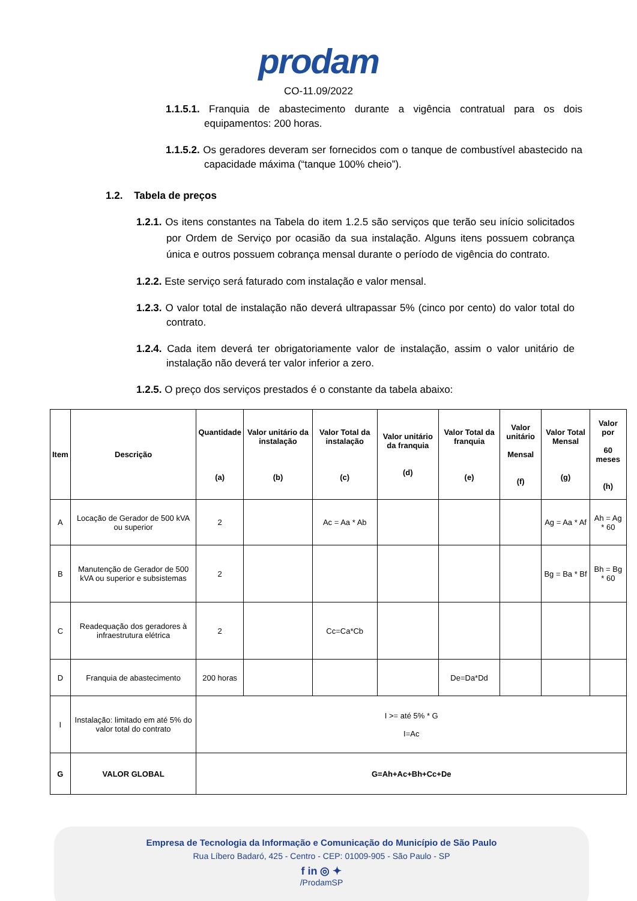prodam
CO-11.09/2022
1.1.5.1. Franquia de abastecimento durante a vigência contratual para os dois equipamentos: 200 horas.
1.1.5.2. Os geradores deveram ser fornecidos com o tanque de combustível abastecido na capacidade máxima (“tanque 100% cheio”).
1.2. Tabela de preços
1.2.1. Os itens constantes na Tabela do item 1.2.5 são serviços que terão seu início solicitados por Ordem de Serviço por ocasião da sua instalação. Alguns itens possuem cobrança única e outros possuem cobrança mensal durante o período de vigência do contrato.
1.2.2. Este serviço será faturado com instalação e valor mensal.
1.2.3. O valor total de instalação não deverá ultrapassar 5% (cinco por cento) do valor total do contrato.
1.2.4. Cada item deverá ter obrigatoriamente valor de instalação, assim o valor unitário de instalação não deverá ter valor inferior a zero.
1.2.5. O preço dos serviços prestados é o constante da tabela abaixo:
| Item | Descrição | Quantidade (a) | Valor unitário da instalação (b) | Valor Total da instalação (c) | Valor unitário da franquia (d) | Valor Total da franquia (e) | Valor unitário Mensal (f) | Valor Total Mensal (g) | Valor por 60 meses (h) |
| --- | --- | --- | --- | --- | --- | --- | --- | --- | --- |
| A | Locação de Gerador de 500 kVA ou superior | 2 | | Ac = Aa * Ab | | | | Ag = Aa * Af | Ah = Ag * 60 |
| B | Manutenção de Gerador de 500 kVA ou superior e subsistemas | 2 | | | | | | Bg = Ba * Bf | Bh = Bg * 60 |
| C | Readequação dos geradores à infraestrutura elétrica | 2 | | Cc=Ca*Cb | | | | | |
| D | Franquia de abastecimento | 200 horas | | | | De=Da*Dd | | | |
| I | Instalação: limitado em até 5% do valor total do contrato | I >= até 5% * G I=Ac | | | | | | | |
| G | VALOR GLOBAL | G=Ah+Ac+Bh+Cc+De | | | | | | | |
Empresa de Tecnologia da Informação e Comunicação do Município de São Paulo
Rua Líbero Badaró, 425 - Centro - CEP: 01009-905 - São Paulo - SP
f in ◎ ✦
/ProdamSP